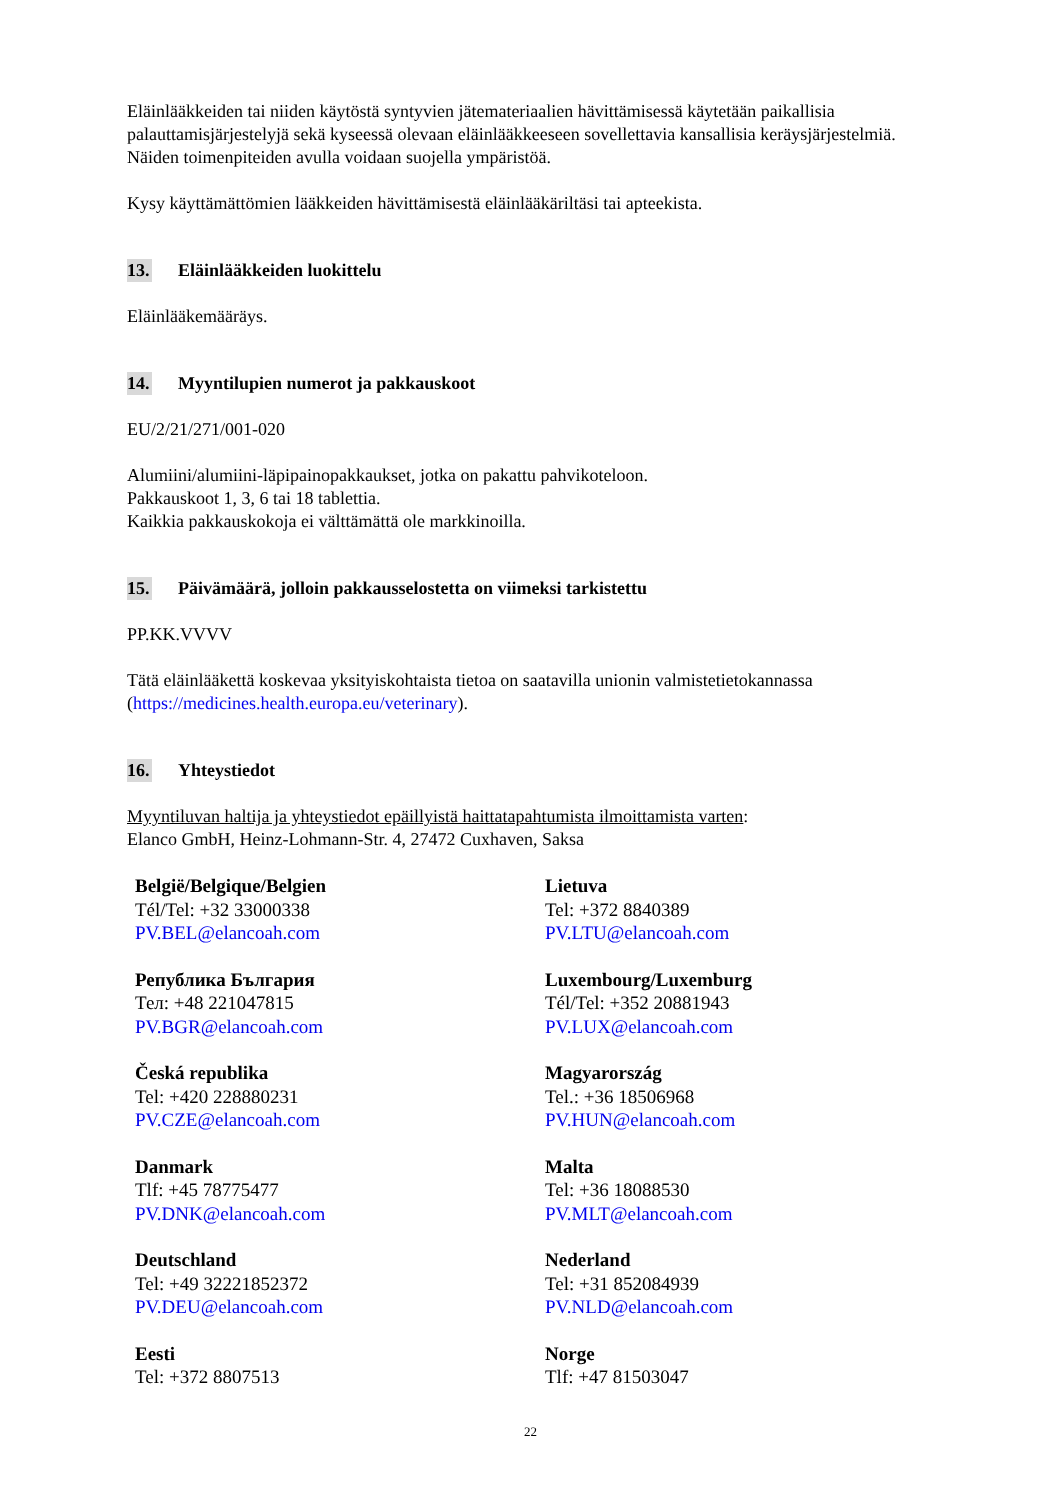Eläinlääkkeiden tai niiden käytöstä syntyvien jätemateriaalien hävittämisessä käytetään paikallisia palauttamisjärjestelyjä sekä kyseessä olevaan eläinlääkkeeseen sovellettavia kansallisia keräysjärjestelmiä. Näiden toimenpiteiden avulla voidaan suojella ympäristöä.
Kysy käyttämättömien lääkkeiden hävittämisestä eläinlääkäriltäsi tai apteekista.
13. Eläinlääkkeiden luokittelu
Eläinlääkemääräys.
14. Myyntilupien numerot ja pakkauskoot
EU/2/21/271/001-020
Alumiini/alumiini-läpipainopakkaukset, jotka on pakattu pahvikoteloon.
Pakkauskoot 1, 3, 6 tai 18 tablettia.
Kaikkia pakkauskokoja ei välttämättä ole markkinoilla.
15. Päivämäärä, jolloin pakkausselostetta on viimeksi tarkistettu
PP.KK.VVVV
Tätä eläinlääkettä koskevaa yksityiskohtaista tietoa on saatavilla unionin valmistetietokannassa (https://medicines.health.europa.eu/veterinary).
16. Yhteystiedot
Myyntiluvan haltija ja yhteystiedot epäillyistä haittatapahtumista ilmoittamista varten:
Elanco GmbH, Heinz-Lohmann-Str. 4, 27472 Cuxhaven, Saksa
| België/Belgique/Belgien Tél/Tel: +32 33000338 PV.BEL@elancoah.com | Lietuva Tel: +372 8840389 PV.LTU@elancoah.com |
| Република България Тел: +48 221047815 PV.BGR@elancoah.com | Luxembourg/Luxemburg Tél/Tel: +352 20881943 PV.LUX@elancoah.com |
| Česká republika Tel: +420 228880231 PV.CZE@elancoah.com | Magyarország Tel.: +36 18506968 PV.HUN@elancoah.com |
| Danmark Tlf: +45 78775477 PV.DNK@elancoah.com | Malta Tel: +36 18088530 PV.MLT@elancoah.com |
| Deutschland Tel: +49 32221852372 PV.DEU@elancoah.com | Nederland Tel: +31 852084939 PV.NLD@elancoah.com |
| Eesti Tel: +372 8807513 | Norge Tlf: +47 81503047 |
22